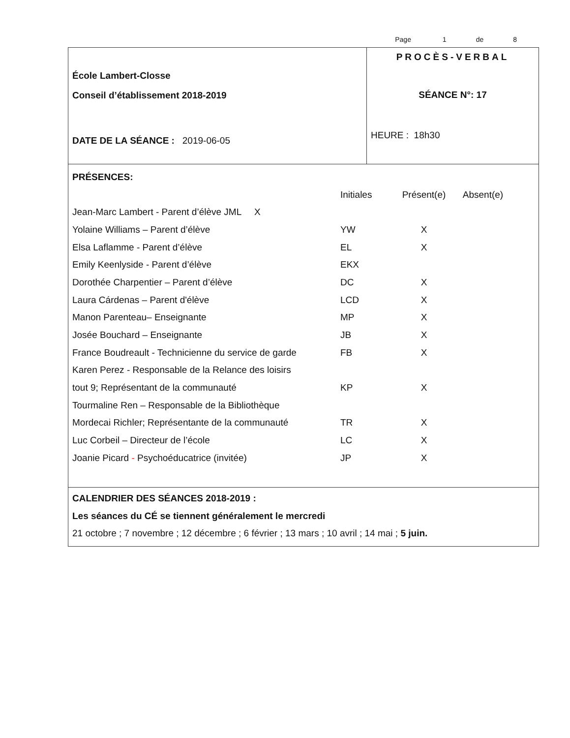Page 1 de 8
| École Lambert-Closse Conseil d’établissement 2018-2019 DATE DE LA SÉANCE : 2019-06-05 | PROCÈS-VERBAL SÉANCE N°: 17 HEURE : 18h30 |
PRÉSENCES:
Initiales Présent(e) Absent(e)
Jean-Marc Lambert - Parent d’élève JML X
Yolaine Williams – Parent d’élève YW X
Elsa Laflamme - Parent d’élève EL X
Emily Keenlyside - Parent d’élève EKX
Dorothée Charpentier – Parent d’élève DC X
Laura Cárdenas – Parent d'élève LCD X
Manon Parenteau– Enseignante MP X
Josée Bouchard – Enseignante JB X
France Boudreault - Technicienne du service de garde FB X
Karen Perez - Responsable de la Relance des loisirs
tout 9; Représentant de la communauté KP X
Tourmaline Ren – Responsable de la Bibliothèque
Mordecai Richler; Représentante de la communauté TR X
Luc Corbeil – Directeur de l’école LC X
Joanie Picard - Psychoéducatrice (invitée) JP X
CALENDRIER DES SÉANCES 2018-2019 :
Les séances du CÉ se tiennent généralement le mercredi
21 octobre ; 7 novembre ; 12 décembre ; 6 février ; 13 mars ; 10 avril ; 14 mai ; 5 juin.